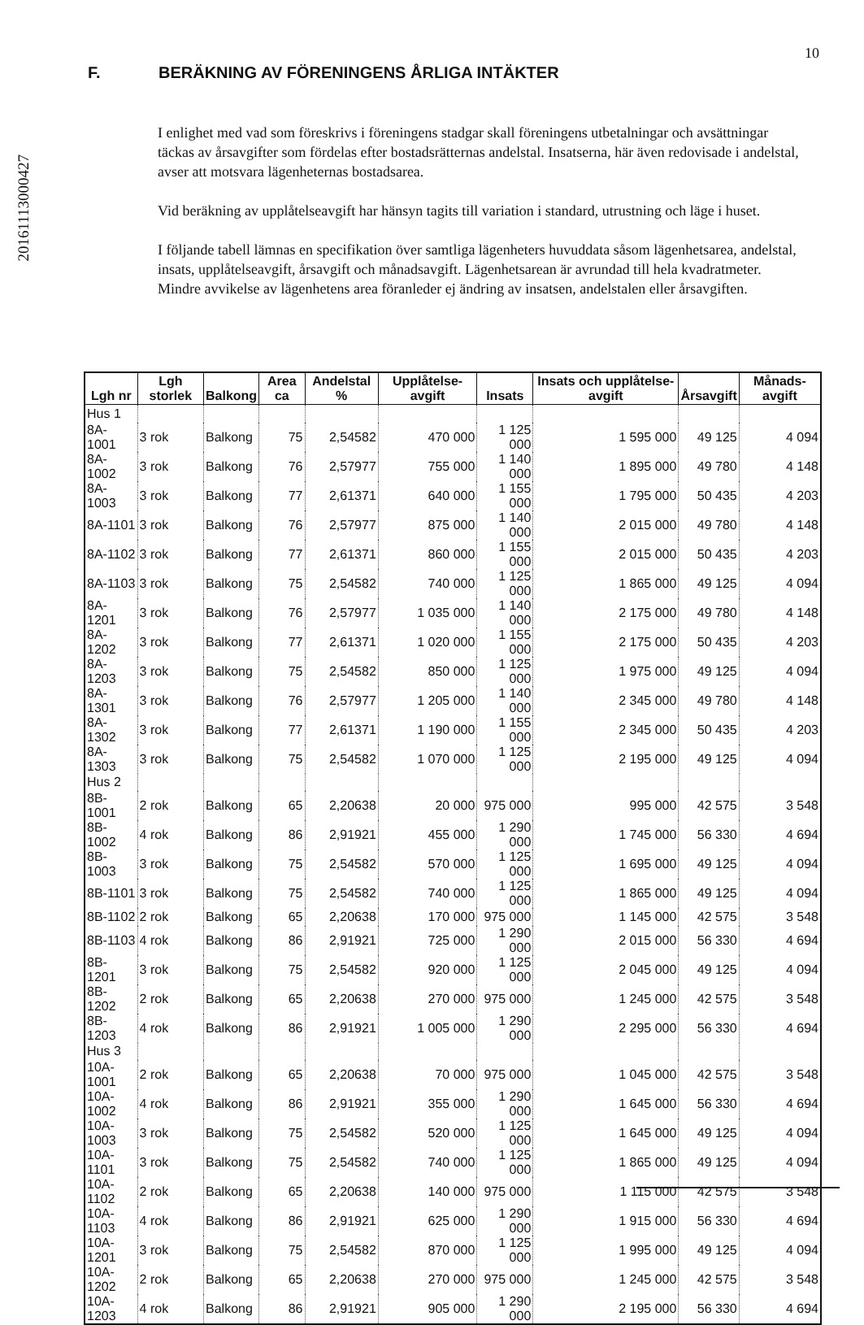201611130004​27
10
F. BERÄKNING AV FÖRENINGENS ÅRLIGA INTÄKTER
I enlighet med vad som föreskrivs i föreningens stadgar skall föreningens utbetalningar och avsättningar täckas av årsavgifter som fördelas efter bostadsrätternas andelstal. Insatserna, här även redovisade i andelstal, avser att motsvara lägenheternas bostadsarea.
Vid beräkning av upplåtelseavgift har hänsyn tagits till variation i standard, utrustning och läge i huset.
I följande tabell lämnas en specifikation över samtliga lägenheters huvuddata såsom lägenhetsarea, andelstal, insats, upplåtelseavgift, årsavgift och månadsavgift. Lägenhetsarean är avrundad till hela kvadratmeter. Mindre avvikelse av lägenhetens area föranleder ej ändring av insatsen, andelstalen eller årsavgiften.
| Lgh nr | Lgh storlek | Balkong | Area ca | Andelstal % | Upplåtelse-avgift | Insats | Insats och upplåtelse-avgift | Årsavgift | Månads-avgift |
| --- | --- | --- | --- | --- | --- | --- | --- | --- | --- |
| Hus 1 | | | | | | | | | |
| 8A-1001 | 3 rok | Balkong | 75 | 2,54582 | 470 000 | 1 125 000 | 1 595 000 | 49 125 | 4 094 |
| 8A-1002 | 3 rok | Balkong | 76 | 2,57977 | 755 000 | 1 140 000 | 1 895 000 | 49 780 | 4 148 |
| 8A-1003 | 3 rok | Balkong | 77 | 2,61371 | 640 000 | 1 155 000 | 1 795 000 | 50 435 | 4 203 |
| 8A-1101 | 3 rok | Balkong | 76 | 2,57977 | 875 000 | 1 140 000 | 2 015 000 | 49 780 | 4 148 |
| 8A-1102 | 3 rok | Balkong | 77 | 2,61371 | 860 000 | 1 155 000 | 2 015 000 | 50 435 | 4 203 |
| 8A-1103 | 3 rok | Balkong | 75 | 2,54582 | 740 000 | 1 125 000 | 1 865 000 | 49 125 | 4 094 |
| 8A-1201 | 3 rok | Balkong | 76 | 2,57977 | 1 035 000 | 1 140 000 | 2 175 000 | 49 780 | 4 148 |
| 8A-1202 | 3 rok | Balkong | 77 | 2,61371 | 1 020 000 | 1 155 000 | 2 175 000 | 50 435 | 4 203 |
| 8A-1203 | 3 rok | Balkong | 75 | 2,54582 | 850 000 | 1 125 000 | 1 975 000 | 49 125 | 4 094 |
| 8A-1301 | 3 rok | Balkong | 76 | 2,57977 | 1 205 000 | 1 140 000 | 2 345 000 | 49 780 | 4 148 |
| 8A-1302 | 3 rok | Balkong | 77 | 2,61371 | 1 190 000 | 1 155 000 | 2 345 000 | 50 435 | 4 203 |
| 8A-1303 | 3 rok | Balkong | 75 | 2,54582 | 1 070 000 | 1 125 000 | 2 195 000 | 49 125 | 4 094 |
| Hus 2 | | | | | | | | | |
| 8B-1001 | 2 rok | Balkong | 65 | 2,20638 | 20 000 | 975 000 | 995 000 | 42 575 | 3 548 |
| 8B-1002 | 4 rok | Balkong | 86 | 2,91921 | 455 000 | 1 290 000 | 1 745 000 | 56 330 | 4 694 |
| 8B-1003 | 3 rok | Balkong | 75 | 2,54582 | 570 000 | 1 125 000 | 1 695 000 | 49 125 | 4 094 |
| 8B-1101 | 3 rok | Balkong | 75 | 2,54582 | 740 000 | 1 125 000 | 1 865 000 | 49 125 | 4 094 |
| 8B-1102 | 2 rok | Balkong | 65 | 2,20638 | 170 000 | 975 000 | 1 145 000 | 42 575 | 3 548 |
| 8B-1103 | 4 rok | Balkong | 86 | 2,91921 | 725 000 | 1 290 000 | 2 015 000 | 56 330 | 4 694 |
| 8B-1201 | 3 rok | Balkong | 75 | 2,54582 | 920 000 | 1 125 000 | 2 045 000 | 49 125 | 4 094 |
| 8B-1202 | 2 rok | Balkong | 65 | 2,20638 | 270 000 | 975 000 | 1 245 000 | 42 575 | 3 548 |
| 8B-1203 | 4 rok | Balkong | 86 | 2,91921 | 1 005 000 | 1 290 000 | 2 295 000 | 56 330 | 4 694 |
| Hus 3 | | | | | | | | | |
| 10A-1001 | 2 rok | Balkong | 65 | 2,20638 | 70 000 | 975 000 | 1 045 000 | 42 575 | 3 548 |
| 10A-1002 | 4 rok | Balkong | 86 | 2,91921 | 355 000 | 1 290 000 | 1 645 000 | 56 330 | 4 694 |
| 10A-1003 | 3 rok | Balkong | 75 | 2,54582 | 520 000 | 1 125 000 | 1 645 000 | 49 125 | 4 094 |
| 10A-1101 | 3 rok | Balkong | 75 | 2,54582 | 740 000 | 1 125 000 | 1 865 000 | 49 125 | 4 094 |
| 10A-1102 | 2 rok | Balkong | 65 | 2,20638 | 140 000 | 975 000 | 1 115 000 | 42 575 | 3 548 |
| 10A-1103 | 4 rok | Balkong | 86 | 2,91921 | 625 000 | 1 290 000 | 1 915 000 | 56 330 | 4 694 |
| 10A-1201 | 3 rok | Balkong | 75 | 2,54582 | 870 000 | 1 125 000 | 1 995 000 | 49 125 | 4 094 |
| 10A-1202 | 2 rok | Balkong | 65 | 2,20638 | 270 000 | 975 000 | 1 245 000 | 42 575 | 3 548 |
| 10A-1203 | 4 rok | Balkong | 86 | 2,91921 | 905 000 | 1 290 000 | 2 195 000 | 56 330 | 4 694 |